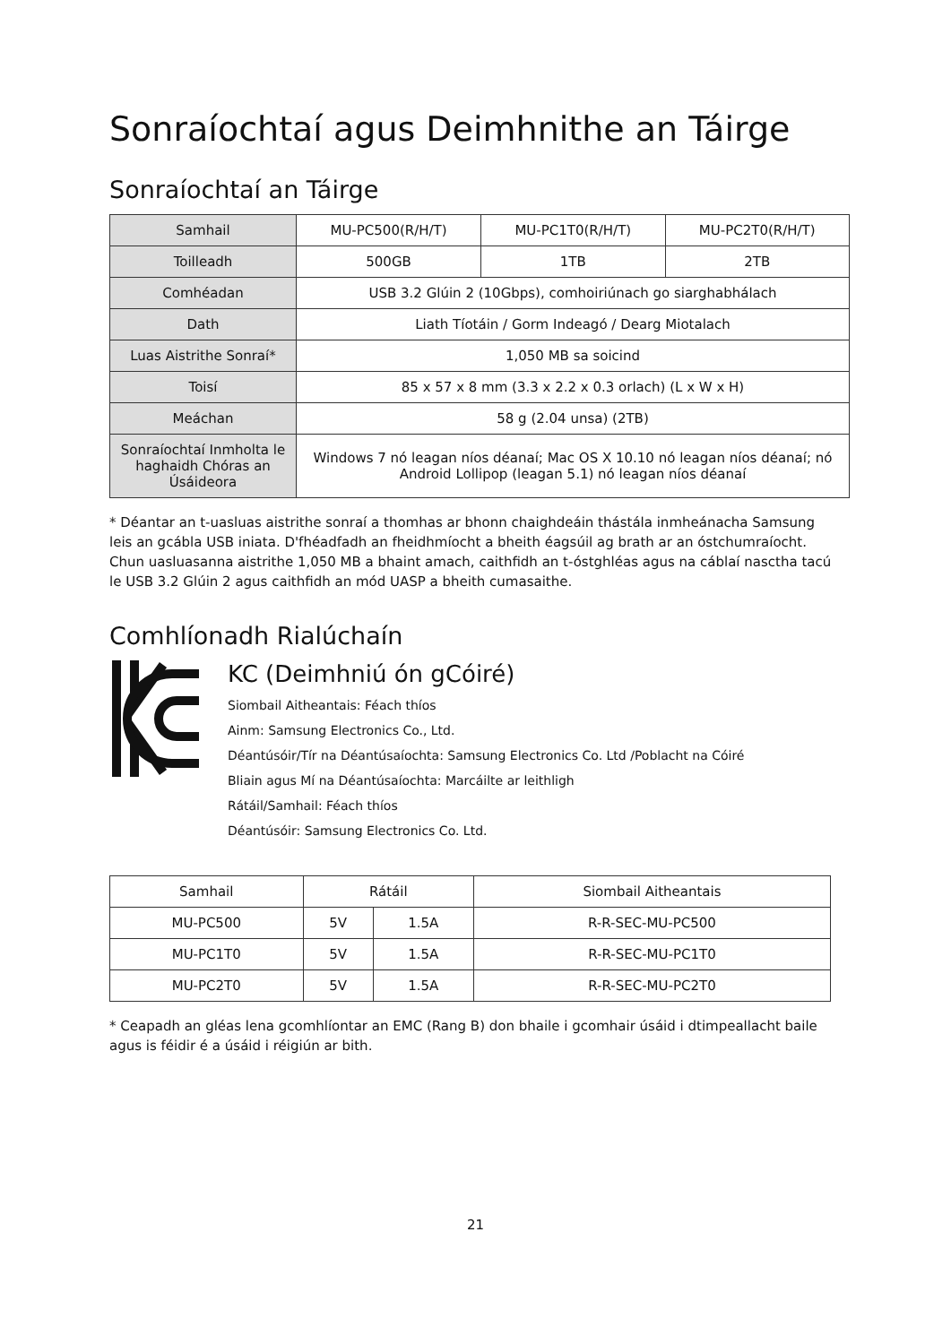Sonraíochtaí agus Deimhnithe an Táirge
Sonraíochtaí an Táirge
| Samhail | MU-PC500(R/H/T) | MU-PC1T0(R/H/T) | MU-PC2T0(R/H/T) |
| --- | --- | --- | --- |
| Toilleadh | 500GB | 1TB | 2TB |
| Comhéadan | USB 3.2 Glúin 2 (10Gbps), comhoiriúnach go siarghabhálach | | |
| Dath | Liath Tíotáin / Gorm Indeagó / Dearg Miotalach | | |
| Luas Aistrithe Sonraí* | 1,050 MB sa soicind | | |
| Toisí | 85 x 57 x 8 mm (3.3 x 2.2 x 0.3 orlach) (L x W x H) | | |
| Meáchan | 58 g (2.04 unsa) (2TB) | | |
| Sonraíochtaí Inmholta le haghaidh Chóras an Úsáideora | Windows 7 nó leagan níos déanaí; Mac OS X 10.10 nó leagan níos déanaí; nó Android Lollipop (leagan 5.1) nó leagan níos déanaí | | |
* Déantar an t-uasluas aistrithe sonraí a thomhas ar bhonn chaighdeáin thástála inmheánacha Samsung leis an gcábla USB iniata. D'fhéadfadh an fheidhmíocht a bheith éagsúil ag brath ar an óstchumraíocht. Chun uasluasanna aistrithe 1,050 MB a bhaint amach, caithfidh an t-óstghléas agus na cáblaí nasctha tacú le USB 3.2 Glúin 2 agus caithfidh an mód UASP a bheith cumasaithe.
Comhlíonadh Rialúchaín
KC (Deimhniú ón gCóiré)
Siombail Aitheantais: Féach thíos
Ainm: Samsung Electronics Co., Ltd.
Déantúsóir/Tír na Déantúsaíochta: Samsung Electronics Co. Ltd /Poblacht na Cóiré
Bliain agus Mí na Déantúsaíochta: Marcáilte ar leithligh
Rátáil/Samhail: Féach thíos
Déantúsóir: Samsung Electronics Co. Ltd.
| Samhail | Rátáil | | Siombail Aitheantais |
| --- | --- | --- | --- |
| MU-PC500 | 5V | 1.5A | R-R-SEC-MU-PC500 |
| MU-PC1T0 | 5V | 1.5A | R-R-SEC-MU-PC1T0 |
| MU-PC2T0 | 5V | 1.5A | R-R-SEC-MU-PC2T0 |
* Ceapadh an gléas lena gcomhlíontar an EMC (Rang B) don bhaile i gcomhair úsáid i dtimpeallacht baile agus is féidir é a úsáid i réigiún ar bith.
21